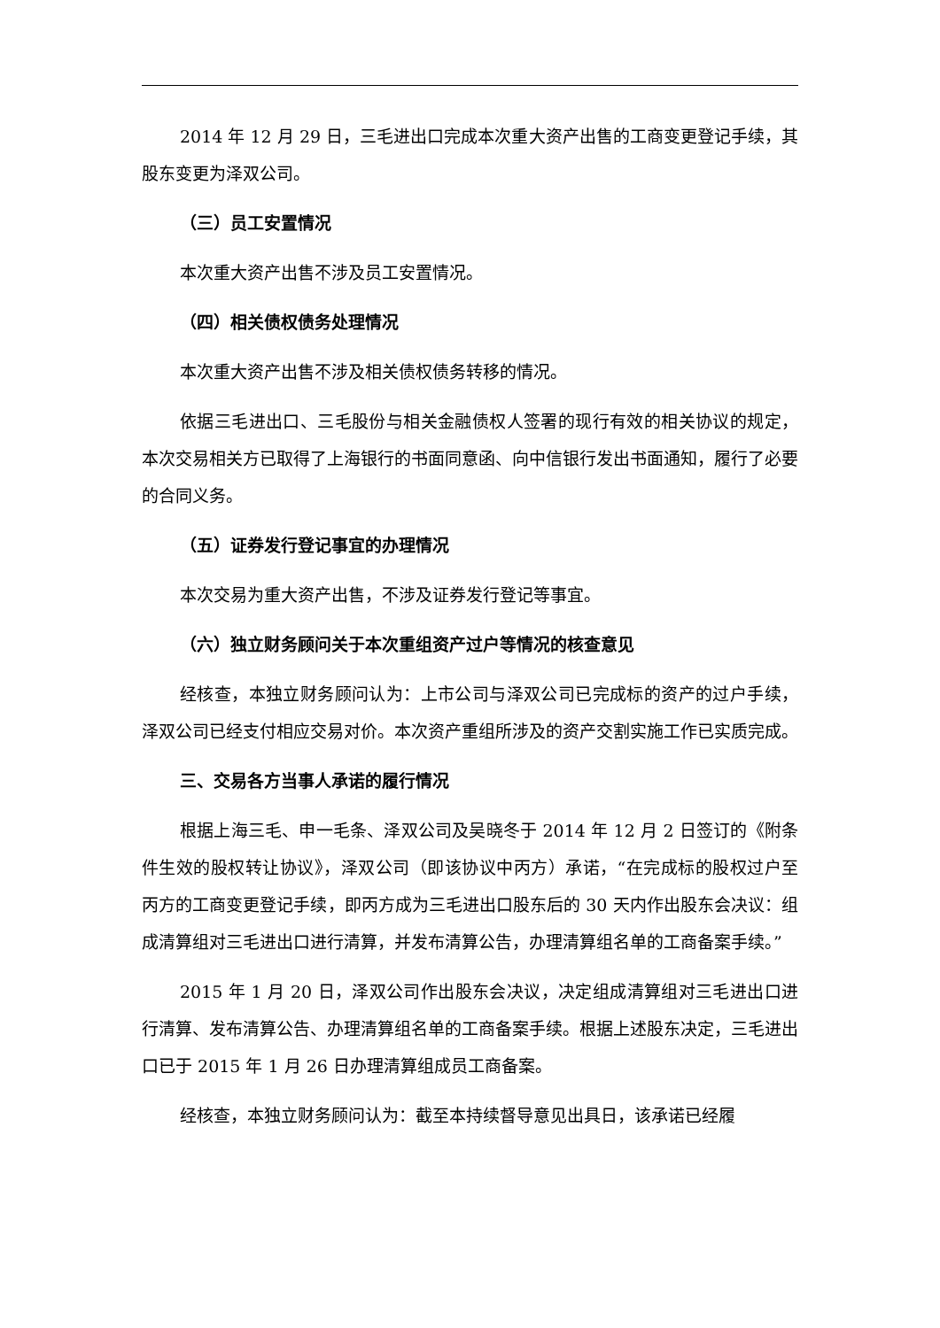2014 年 12 月 29 日，三毛进出口完成本次重大资产出售的工商变更登记手续，其股东变更为泽双公司。
（三）员工安置情况
本次重大资产出售不涉及员工安置情况。
（四）相关债权债务处理情况
本次重大资产出售不涉及相关债权债务转移的情况。
依据三毛进出口、三毛股份与相关金融债权人签署的现行有效的相关协议的规定，本次交易相关方已取得了上海银行的书面同意函、向中信银行发出书面通知，履行了必要的合同义务。
（五）证券发行登记事宜的办理情况
本次交易为重大资产出售，不涉及证券发行登记等事宜。
（六）独立财务顾问关于本次重组资产过户等情况的核查意见
经核查，本独立财务顾问认为：上市公司与泽双公司已完成标的资产的过户手续，泽双公司已经支付相应交易对价。本次资产重组所涉及的资产交割实施工作已实质完成。
三、交易各方当事人承诺的履行情况
根据上海三毛、申一毛条、泽双公司及吴晓冬于 2014 年 12 月 2 日签订的《附条件生效的股权转让协议》，泽双公司（即该协议中丙方）承诺，“在完成标的股权过户至丙方的工商变更登记手续，即丙方成为三毛进出口股东后的 30 天内作出股东会决议：组成清算组对三毛进出口进行清算，并发布清算公告，办理清算组名单的工商备案手续。”
2015 年 1 月 20 日，泽双公司作出股东会决议，决定组成清算组对三毛进出口进行清算、发布清算公告、办理清算组名单的工商备案手续。根据上述股东决定，三毛进出口已于 2015 年 1 月 26 日办理清算组成员工商备案。
经核查，本独立财务顾问认为：截至本持续督导意见出具日，该承诺已经履